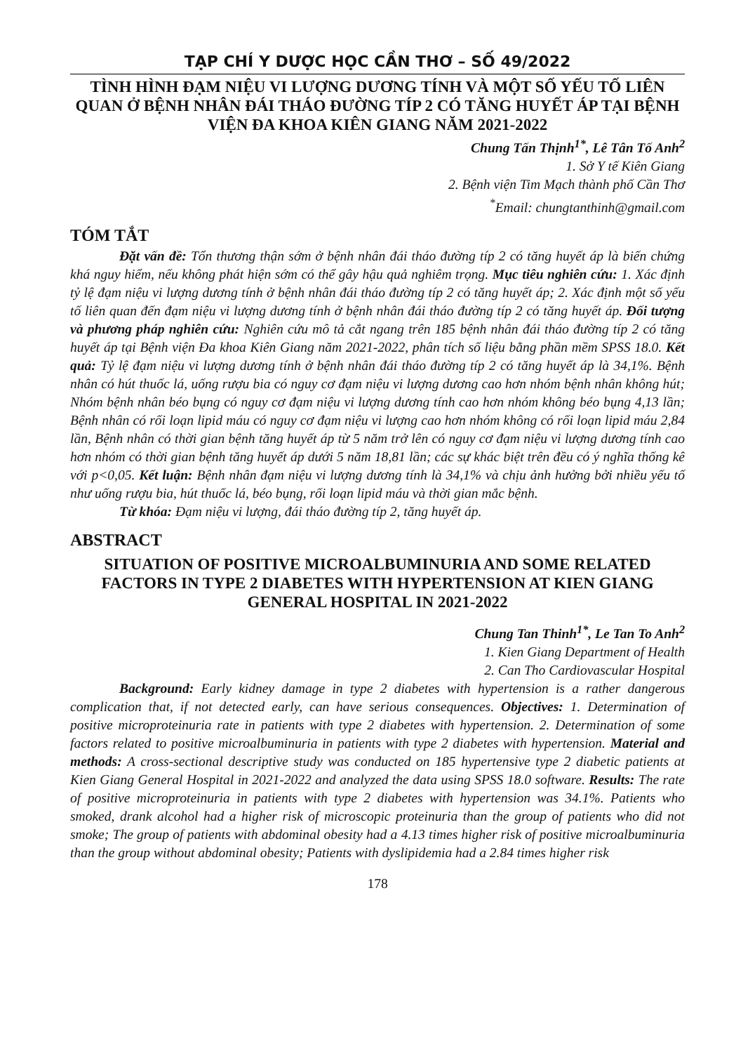TẠP CHÍ Y DƯỢC HỌC CẦN THƠ – SỐ 49/2022
TÌNH HÌNH ĐẠM NIỆU VI LƯỢNG DƯƠNG TÍNH VÀ MỘT SỐ YẾU TỐ LIÊN QUAN Ở BỆNH NHÂN ĐÁI THÁO ĐƯỜNG TÍP 2 CÓ TĂNG HUYẾT ÁP TẠI BỆNH VIỆN ĐA KHOA KIÊN GIANG NĂM 2021-2022
Chung Tấn Thịnh<sup>1*</sup>, Lê Tân Tố Anh<sup>2</sup>
1. Sở Y tế Kiên Giang
2. Bệnh viện Tim Mạch thành phố Cần Thơ
<sup>*</sup> Email: chungtanthinh@gmail.com
TÓM TẮT
Đặt vấn đề: Tổn thương thận sớm ở bệnh nhân đái tháo đường típ 2 có tăng huyết áp là biến chứng khá nguy hiểm, nếu không phát hiện sớm có thể gây hậu quả nghiêm trọng. Mục tiêu nghiên cứu: 1. Xác định tỷ lệ đạm niệu vi lượng dương tính ở bệnh nhân đái tháo đường típ 2 có tăng huyết áp; 2. Xác định một số yếu tố liên quan đến đạm niệu vi lượng dương tính ở bệnh nhân đái tháo đường típ 2 có tăng huyết áp. Đối tượng và phương pháp nghiên cứu: Nghiên cứu mô tả cắt ngang trên 185 bệnh nhân đái tháo đường típ 2 có tăng huyết áp tại Bệnh viện Đa khoa Kiên Giang năm 2021-2022, phân tích số liệu bằng phần mềm SPSS 18.0. Kết quả: Tỷ lệ đạm niệu vi lượng dương tính ở bệnh nhân đái tháo đường típ 2 có tăng huyết áp là 34,1%. Bệnh nhân có hút thuốc lá, uống rượu bia có nguy cơ đạm niệu vi lượng dương cao hơn nhóm bệnh nhân không hút; Nhóm bệnh nhân béo bụng có nguy cơ đạm niệu vi lượng dương tính cao hơn nhóm không béo bụng 4,13 lần; Bệnh nhân có rối loạn lipid máu có nguy cơ đạm niệu vi lượng cao hơn nhóm không có rối loạn lipid máu 2,84 lần, Bệnh nhân có thời gian bệnh tăng huyết áp từ 5 năm trở lên có nguy cơ đạm niệu vi lượng dương tính cao hơn nhóm có thời gian bệnh tăng huyết áp dưới 5 năm 18,81 lần; các sự khác biệt trên đều có ý nghĩa thống kê với p<0,05. Kết luận: Bệnh nhân đạm niệu vi lượng dương tính là 34,1% và chịu ảnh hưởng bởi nhiều yếu tố như uống rượu bia, hút thuốc lá, béo bụng, rối loạn lipid máu và thời gian mắc bệnh.
Từ khóa: Đạm niệu vi lượng, đái tháo đường típ 2, tăng huyết áp.
ABSTRACT
SITUATION OF POSITIVE MICROALBUMINURIA AND SOME RELATED FACTORS IN TYPE 2 DIABETES WITH HYPERTENSION AT KIEN GIANG GENERAL HOSPITAL IN 2021-2022
Chung Tan Thinh<sup>1*</sup>, Le Tan To Anh<sup>2</sup>
1. Kien Giang Department of Health
2. Can Tho Cardiovascular Hospital
Background: Early kidney damage in type 2 diabetes with hypertension is a rather dangerous complication that, if not detected early, can have serious consequences. Objectives: 1. Determination of positive microproteinuria rate in patients with type 2 diabetes with hypertension. 2. Determination of some factors related to positive microalbuminuria in patients with type 2 diabetes with hypertension. Material and methods: A cross-sectional descriptive study was conducted on 185 hypertensive type 2 diabetic patients at Kien Giang General Hospital in 2021-2022 and analyzed the data using SPSS 18.0 software. Results: The rate of positive microproteinuria in patients with type 2 diabetes with hypertension was 34.1%. Patients who smoked, drank alcohol had a higher risk of microscopic proteinuria than the group of patients who did not smoke; The group of patients with abdominal obesity had a 4.13 times higher risk of positive microalbuminuria than the group without abdominal obesity; Patients with dyslipidemia had a 2.84 times higher risk
178